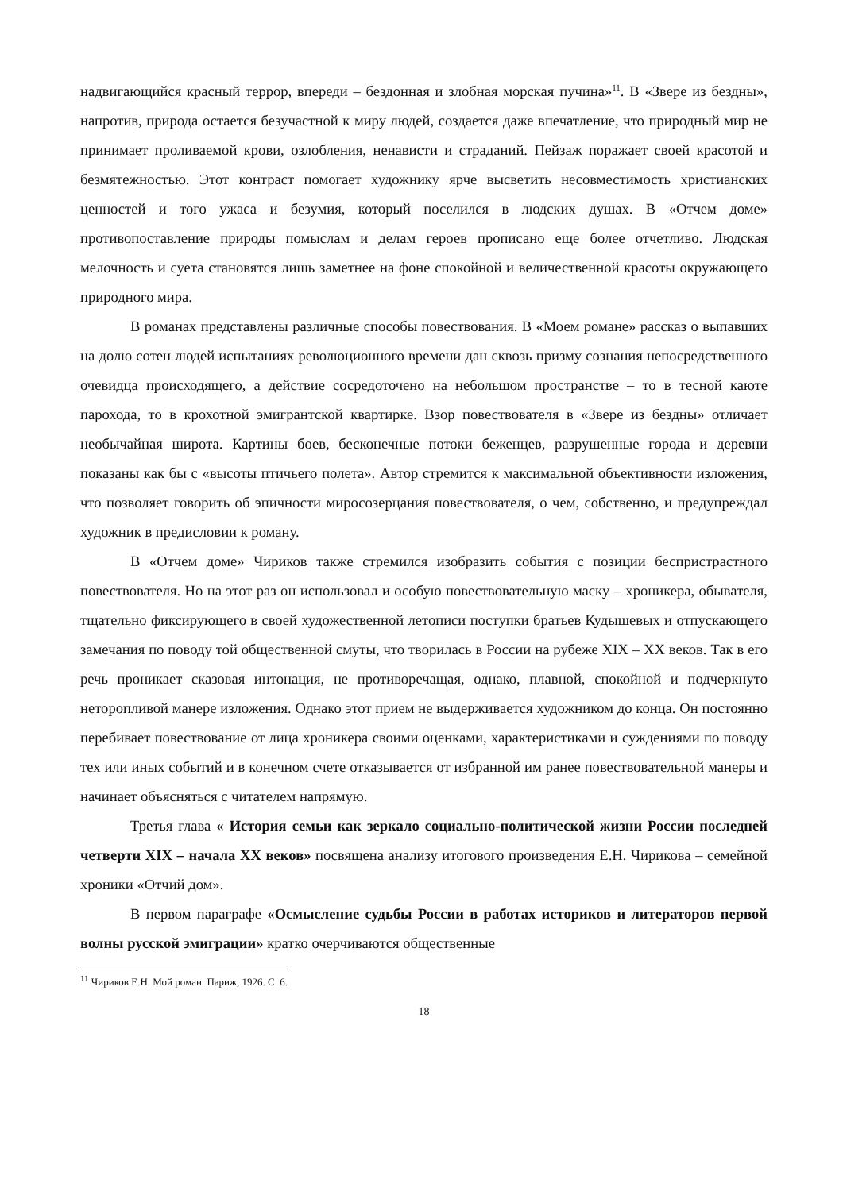надвигающийся красный террор, впереди – бездонная и злобная морская пучина»<sup>11</sup>. В «Звере из бездны», напротив, природа остается безучастной к миру людей, создается даже впечатление, что природный мир не принимает проливаемой крови, озлобления, ненависти и страданий. Пейзаж поражает своей красотой и безмятежностью. Этот контраст помогает художнику ярче высветить несовместимость христианских ценностей и того ужаса и безумия, который поселился в людских душах. В «Отчем доме» противопоставление природы помыслам и делам героев прописано еще более отчетливо. Людская мелочность и суета становятся лишь заметнее на фоне спокойной и величественной красоты окружающего природного мира.
В романах представлены различные способы повествования. В «Моем романе» рассказ о выпавших на долю сотен людей испытаниях революционного времени дан сквозь призму сознания непосредственного очевидца происходящего, а действие сосредоточено на небольшом пространстве – то в тесной каюте парохода, то в крохотной эмигрантской квартирке. Взор повествователя в «Звере из бездны» отличает необычайная широта. Картины боев, бесконечные потоки беженцев, разрушенные города и деревни показаны как бы с «высоты птичьего полета». Автор стремится к максимальной объективности изложения, что позволяет говорить об эпичности миросозерцания повествователя, о чем, собственно, и предупреждал художник в предисловии к роману.
В «Отчем доме» Чириков также стремился изобразить события с позиции беспристрастного повествователя. Но на этот раз он использовал и особую повествовательную маску – хроникера, обывателя, тщательно фиксирующего в своей художественной летописи поступки братьев Кудышевых и отпускающего замечания по поводу той общественной смуты, что творилась в России на рубеже XIX – XX веков. Так в его речь проникает сказовая интонация, не противоречащая, однако, плавной, спокойной и подчеркнуто неторопливой манере изложения. Однако этот прием не выдерживается художником до конца. Он постоянно перебивает повествование от лица хроникера своими оценками, характеристиками и суждениями по поводу тех или иных событий и в конечном счете отказывается от избранной им ранее повествовательной манеры и начинает объясняться с читателем напрямую.
Третья глава « История семьи как зеркало социально-политической жизни России последней четверти XIX – начала XX веков» посвящена анализу итогового произведения Е.Н. Чирикова – семейной хроники «Отчий дом».
В первом параграфе «Осмысление судьбы России в работах историков и литераторов первой волны русской эмиграции» кратко очерчиваются общественные
<sup>11</sup> Чириков Е.Н. Мой роман. Париж, 1926. С. 6.
18